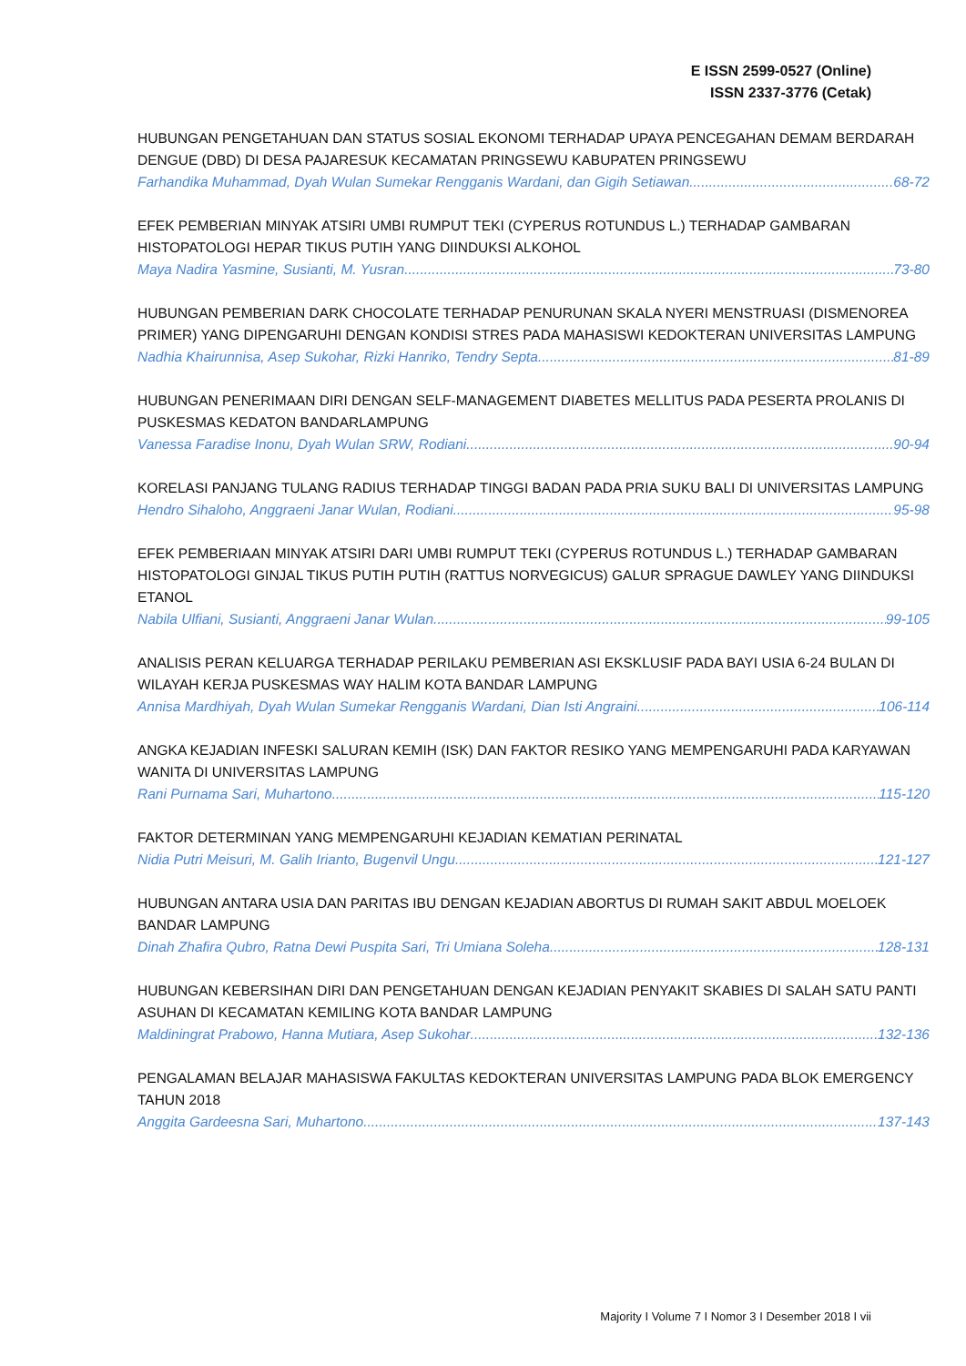E ISSN 2599-0527 (Online)
ISSN 2337-3776 (Cetak)
HUBUNGAN PENGETAHUAN DAN STATUS SOSIAL EKONOMI TERHADAP UPAYA PENCEGAHAN DEMAM BERDARAH DENGUE (DBD) DI DESA PAJARESUK KECAMATAN PRINGSEWU KABUPATEN PRINGSEWU
Farhandika Muhammad, Dyah Wulan Sumekar Rengganis Wardani, dan Gigih Setiawan 68-72
EFEK PEMBERIAN MINYAK ATSIRI UMBI RUMPUT TEKI (CYPERUS ROTUNDUS L.) TERHADAP GAMBARAN HISTOPATOLOGI HEPAR TIKUS PUTIH YANG DIINDUKSI ALKOHOL
Maya Nadira Yasmine, Susianti, M. Yusran 73-80
HUBUNGAN PEMBERIAN DARK CHOCOLATE TERHADAP PENURUNAN SKALA NYERI MENSTRUASI (DISMENOREA PRIMER) YANG DIPENGARUHI DENGAN KONDISI STRES PADA MAHASISWI KEDOKTERAN UNIVERSITAS LAMPUNG
Nadhia Khairunnisa, Asep Sukohar, Rizki Hanriko, Tendry Septa 81-89
HUBUNGAN PENERIMAAN DIRI DENGAN SELF-MANAGEMENT DIABETES MELLITUS PADA PESERTA PROLANIS DI PUSKESMAS KEDATON BANDARLAMPUNG
Vanessa Faradise Inonu, Dyah Wulan SRW, Rodiani 90-94
KORELASI PANJANG TULANG RADIUS TERHADAP TINGGI BADAN PADA PRIA SUKU BALI DI UNIVERSITAS LAMPUNG
Hendro Sihaloho, Anggraeni Janar Wulan, Rodiani 95-98
EFEK PEMBERIAAN MINYAK ATSIRI DARI UMBI RUMPUT TEKI (CYPERUS ROTUNDUS L.) TERHADAP GAMBARAN HISTOPATOLOGI GINJAL TIKUS PUTIH PUTIH (RATTUS NORVEGICUS) GALUR SPRAGUE DAWLEY YANG DIINDUKSI ETANOL
Nabila Ulfiani, Susianti, Anggraeni Janar Wulan 99-105
ANALISIS PERAN KELUARGA TERHADAP PERILAKU PEMBERIAN ASI EKSKLUSIF PADA BAYI USIA 6-24 BULAN DI WILAYAH KERJA PUSKESMAS WAY HALIM KOTA BANDAR LAMPUNG
Annisa Mardhiyah, Dyah Wulan Sumekar Rengganis Wardani, Dian Isti Angraini 106-114
ANGKA KEJADIAN INFESKI SALURAN KEMIH (ISK) DAN FAKTOR RESIKO YANG MEMPENGARUHI PADA KARYAWAN WANITA DI UNIVERSITAS LAMPUNG
Rani Purnama Sari, Muhartono 115-120
FAKTOR DETERMINAN YANG MEMPENGARUHI KEJADIAN KEMATIAN PERINATAL
Nidia Putri Meisuri, M. Galih Irianto, Bugenvil Ungu 121-127
HUBUNGAN ANTARA USIA DAN PARITAS IBU DENGAN KEJADIAN ABORTUS DI RUMAH SAKIT ABDUL MOELOEK BANDAR LAMPUNG
Dinah Zhafira Qubro, Ratna Dewi Puspita Sari, Tri Umiana Soleha 128-131
HUBUNGAN KEBERSIHAN DIRI DAN PENGETAHUAN DENGAN KEJADIAN PENYAKIT SKABIES DI SALAH SATU PANTI ASUHAN DI KECAMATAN KEMILING KOTA BANDAR LAMPUNG
Maldiningrat Prabowo, Hanna Mutiara, Asep Sukohar 132-136
PENGALAMAN BELAJAR MAHASISWA FAKULTAS KEDOKTERAN UNIVERSITAS LAMPUNG PADA BLOK EMERGENCY TAHUN 2018
Anggita Gardeesna Sari, Muhartono 137-143
Majority I Volume 7 I Nomor 3 I Desember 2018 I vii